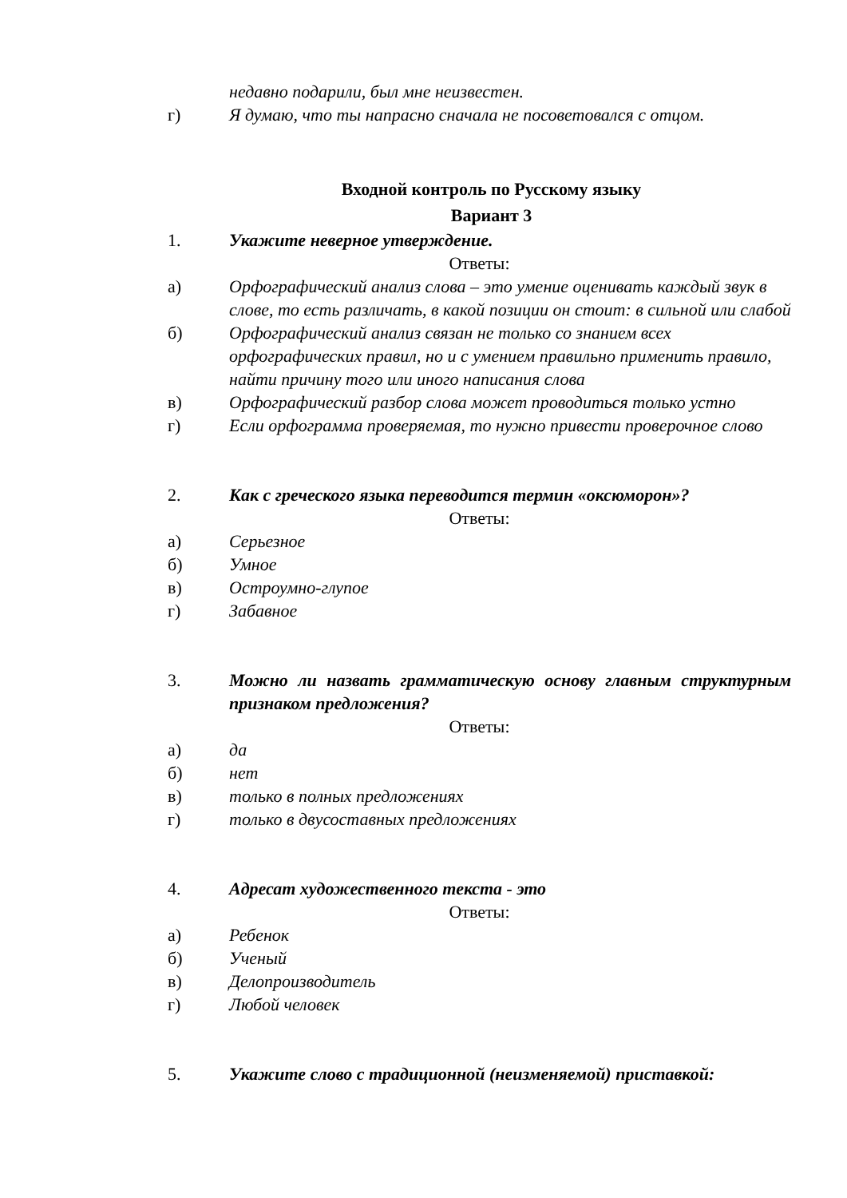недавно подарили, был мне неизвестен.
г) Я думаю, что ты напрасно сначала не посоветовался с отцом.
Входной контроль по Русскому языку
Вариант 3
1. Укажите неверное утверждение.
Ответы:
а) Орфографический анализ слова – это умение оценивать каждый звук в слове, то есть различать, в какой позиции он стоит: в сильной или слабой
б) Орфографический анализ связан не только со знанием всех орфографических правил, но и с умением правильно применить правило, найти причину того или иного написания слова
в) Орфографический разбор слова может проводиться только устно
г) Если орфограмма проверяемая, то нужно привести проверочное слово
2. Как с греческого языка переводится термин «оксюморон»?
Ответы:
а) Серьезное
б) Умное
в) Остроумно-глупое
г) Забавное
3. Можно ли назвать грамматическую основу главным структурным признаком предложения?
Ответы:
а) да
б) нет
в) только в полных предложениях
г) только в двусоставных предложениях
4. Адресат художественного текста - это
Ответы:
а) Ребенок
б) Ученый
в) Делопроизводитель
г) Любой человек
5. Укажите слово с традиционной (неизменяемой) приставкой: